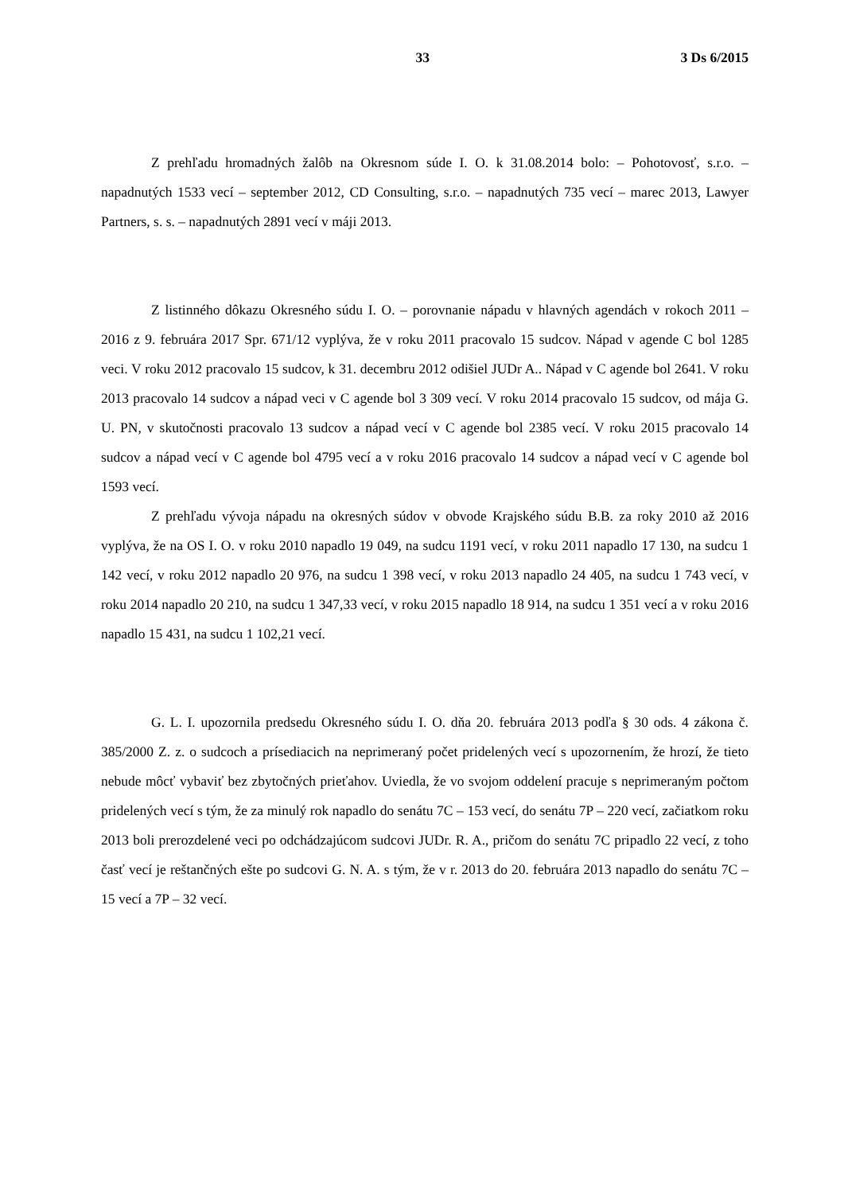33 3 Ds 6/2015
Z prehľadu hromadných žalôb na Okresnom súde I. O. k 31.08.2014 bolo: – Pohotovosť, s.r.o. – napadnutých 1533 vecí – september 2012, CD Consulting, s.r.o. – napadnutých 735 vecí – marec 2013, Lawyer Partners, s. s. – napadnutých 2891 vecí v máji 2013.
Z listinného dôkazu Okresného súdu I. O. – porovnanie nápadu v hlavných agendách v rokoch 2011 – 2016 z 9. februára 2017 Spr. 671/12 vyplýva, že v roku 2011 pracovalo 15 sudcov. Nápad v agende C bol 1285 veci. V roku 2012 pracovalo 15 sudcov, k 31. decembru 2012 odišiel JUDr A.. Nápad v C agende bol 2641. V roku 2013 pracovalo 14 sudcov a nápad veci v C agende bol 3 309 vecí. V roku 2014 pracovalo 15 sudcov, od mája G. U. PN, v skutočnosti pracovalo 13 sudcov a nápad vecí v C agende bol 2385 vecí. V roku 2015 pracovalo 14 sudcov a nápad vecí v C agende bol 4795 vecí a v roku 2016 pracovalo 14 sudcov a nápad vecí v C agende bol 1593 vecí.
Z prehľadu vývoja nápadu na okresných súdov v obvode Krajského súdu B.B. za roky 2010 až 2016 vyplýva, že na OS I. O. v roku 2010 napadlo 19 049, na sudcu 1191 vecí, v roku 2011 napadlo 17 130, na sudcu 1 142 vecí, v roku 2012 napadlo 20 976, na sudcu 1 398 vecí, v roku 2013 napadlo 24 405, na sudcu 1 743 vecí, v roku 2014 napadlo 20 210, na sudcu 1 347,33 vecí, v roku 2015 napadlo 18 914, na sudcu 1 351 vecí a v roku 2016 napadlo 15 431, na sudcu 1 102,21 vecí.
G. L. I. upozornila predsedu Okresného súdu I. O. dňa 20. februára 2013 podľa § 30 ods. 4 zákona č. 385/2000 Z. z. o sudcoch a prísediacich na neprimeraný počet pridelených vecí s upozornením, že hrozí, že tieto nebude môcť vybaviť bez zbytočných prieťahov. Uviedla, že vo svojom oddelení pracuje s neprimeraným počtom pridelených vecí s tým, že za minulý rok napadlo do senátu 7C – 153 vecí, do senátu 7P – 220 vecí, začiatkom roku 2013 boli prerozdelené veci po odchádzajúcom sudcovi JUDr. R. A., pričom do senátu 7C pripadlo 22 vecí, z toho časť vecí je reštančných ešte po sudcovi G. N. A. s tým, že v r. 2013 do 20. februára 2013 napadlo do senátu 7C – 15 vecí a 7P – 32 vecí.